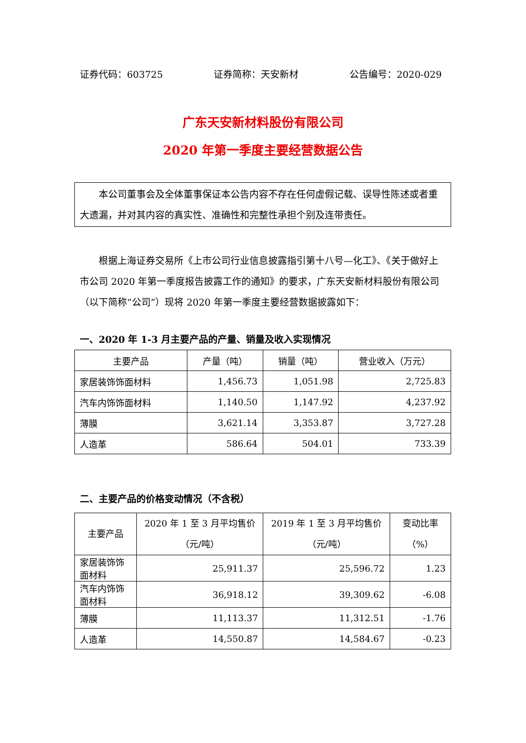证券代码：603725 证券简称：天安新材 公告编号：2020-029
广东天安新材料股份有限公司
2020 年第一季度主要经营数据公告
  本公司董事会及全体董事保证本公告内容不存在任何虚假记载、误导性陈述或者重大遗漏，并对其内容的真实性、准确性和完整性承担个别及连带责任。
  根据上海证券交易所《上市公司行业信息披露指引第十八号—化工》、《关于做好上市公司 2020 年第一季度报告披露工作的通知》的要求，广东天安新材料股份有限公司（以下简称“公司”）现将 2020 年第一季度主要经营数据披露如下：
一、2020 年 1-3 月主要产品的产量、销量及收入实现情况
| 主要产品 | 产量（吨） | 销量（吨） | 营业收入（万元） |
| --- | --- | --- | --- |
| 家居装饰饰面材料 | 1,456.73 | 1,051.98 | 2,725.83 |
| 汽车内饰饰面材料 | 1,140.50 | 1,147.92 | 4,237.92 |
| 薄膜 | 3,621.14 | 3,353.87 | 3,727.28 |
| 人造革 | 586.64 | 504.01 | 733.39 |
二、主要产品的价格变动情况（不含税）
| 主要产品 | 2020 年 1 至 3 月平均售价（元/吨） | 2019 年 1 至 3 月平均售价（元/吨） | 变动比率（%） |
| --- | --- | --- | --- |
| 家居装饰饰面材料 | 25,911.37 | 25,596.72 | 1.23 |
| 汽车内饰饰面材料 | 36,918.12 | 39,309.62 | -6.08 |
| 薄膜 | 11,113.37 | 11,312.51 | -1.76 |
| 人造革 | 14,550.87 | 14,584.67 | -0.23 |